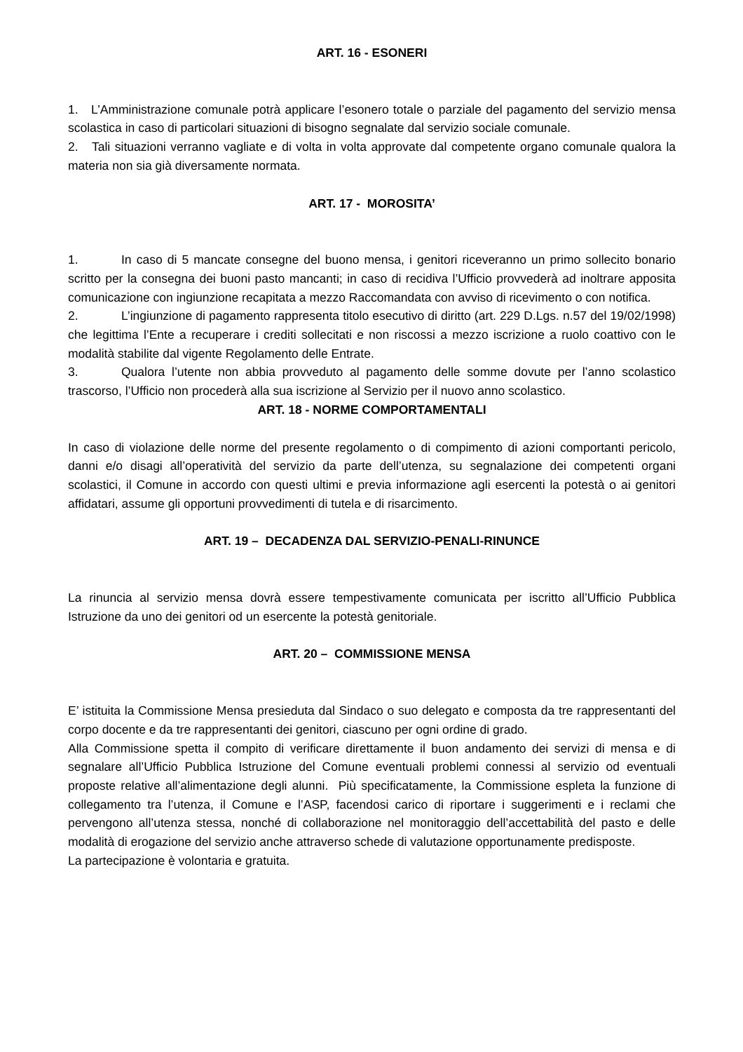ART. 16 - ESONERI
1. L’Amministrazione comunale potrà applicare l’esonero totale o parziale del pagamento del servizio mensa scolastica in caso di particolari situazioni di bisogno segnalate dal servizio sociale comunale.
2. Tali situazioni verranno vagliate e di volta in volta approvate dal competente organo comunale qualora la materia non sia già diversamente normata.
ART. 17 - MOROSITA’
1. In caso di 5 mancate consegne del buono mensa, i genitori riceveranno un primo sollecito bonario scritto per la consegna dei buoni pasto mancanti; in caso di recidiva l’Ufficio provvederà ad inoltrare apposita comunicazione con ingiunzione recapitata a mezzo Raccomandata con avviso di ricevimento o con notifica.
2. L’ingiunzione di pagamento rappresenta titolo esecutivo di diritto (art. 229 D.Lgs. n.57 del 19/02/1998) che legittima l’Ente a recuperare i crediti sollecitati e non riscossi a mezzo iscrizione a ruolo coattivo con le modalità stabilite dal vigente Regolamento delle Entrate.
3. Qualora l’utente non abbia provveduto al pagamento delle somme dovute per l’anno scolastico trascorso, l’Ufficio non procederà alla sua iscrizione al Servizio per il nuovo anno scolastico.
ART. 18 - NORME COMPORTAMENTALI
In caso di violazione delle norme del presente regolamento o di compimento di azioni comportanti pericolo, danni e/o disagi all’operatività del servizio da parte dell’utenza, su segnalazione dei competenti organi scolastici, il Comune in accordo con questi ultimi e previa informazione agli esercenti la potestà o ai genitori affidatari, assume gli opportuni provvedimenti di tutela e di risarcimento.
ART. 19 – DECADENZA DAL SERVIZIO-PENALI-RINUNCE
La rinuncia al servizio mensa dovrà essere tempestivamente comunicata per iscritto all’Ufficio Pubblica Istruzione da uno dei genitori od un esercente la potestà genitoriale.
ART. 20 – COMMISSIONE MENSA
E’ istituita la Commissione Mensa presieduta dal Sindaco o suo delegato e composta da tre rappresentanti del corpo docente e da tre rappresentanti dei genitori, ciascuno per ogni ordine di grado.
Alla Commissione spetta il compito di verificare direttamente il buon andamento dei servizi di mensa e di segnalare all’Ufficio Pubblica Istruzione del Comune eventuali problemi connessi al servizio od eventuali proposte relative all’alimentazione degli alunni. Più specificatamente, la Commissione espleta la funzione di collegamento tra l’utenza, il Comune e l’ASP, facendosi carico di riportare i suggerimenti e i reclami che pervengono all’utenza stessa, nonché di collaborazione nel monitoraggio dell’accettabilità del pasto e delle modalità di erogazione del servizio anche attraverso schede di valutazione opportunamente predisposte.
La partecipazione è volontaria e gratuita.